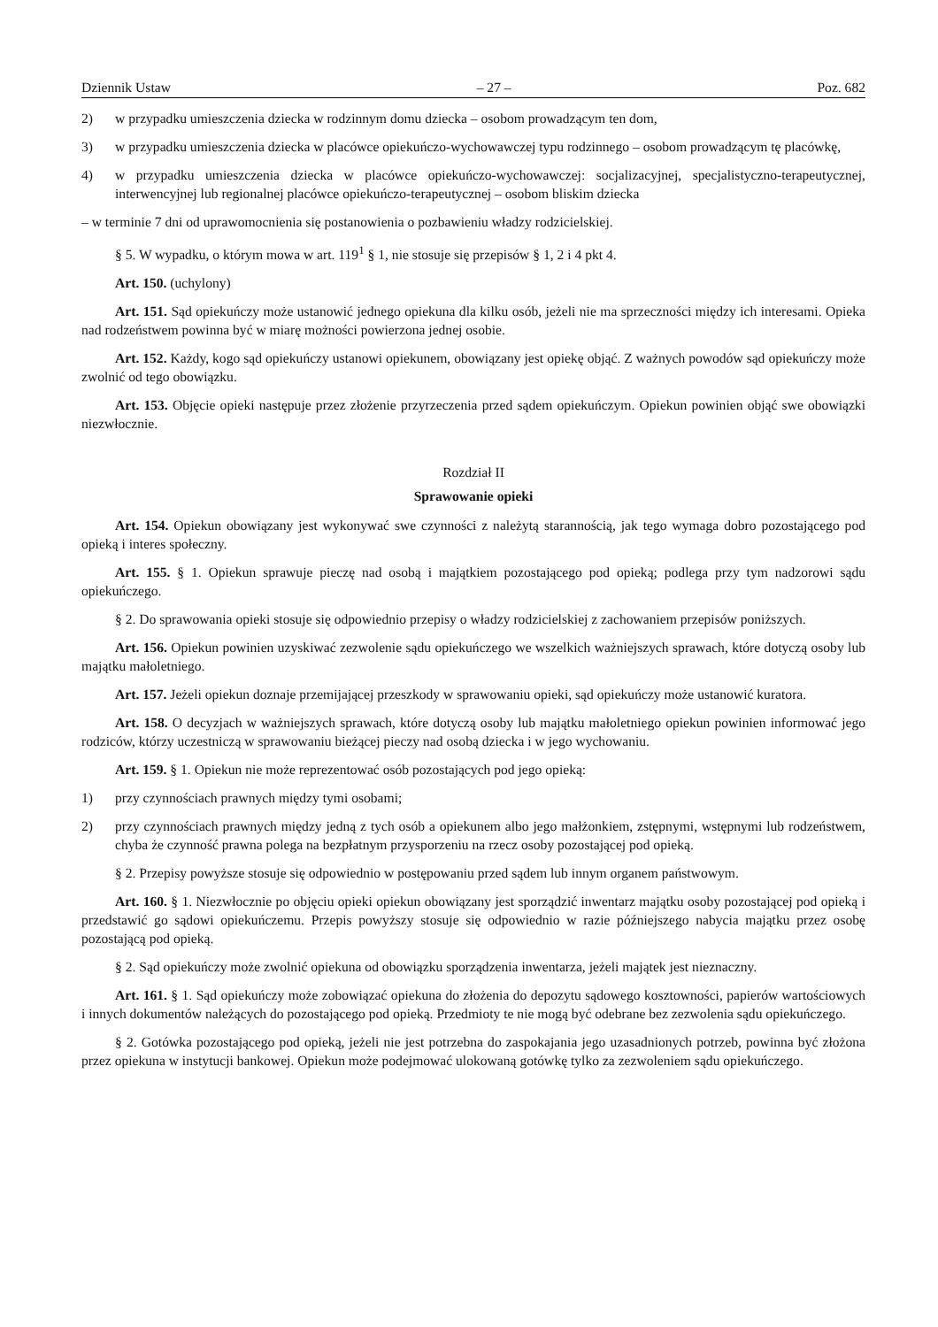Dziennik Ustaw – 27 – Poz. 682
2) w przypadku umieszczenia dziecka w rodzinnym domu dziecka – osobom prowadzącym ten dom,
3) w przypadku umieszczenia dziecka w placówce opiekuńczo-wychowawczej typu rodzinnego – osobom prowadzącym tę placówkę,
4) w przypadku umieszczenia dziecka w placówce opiekuńczo-wychowawczej: socjalizacyjnej, specjalistyczno-terapeutycznej, interwencyjnej lub regionalnej placówce opiekuńczo-terapeutycznej – osobom bliskim dziecka
– w terminie 7 dni od uprawomocnienia się postanowienia o pozbawieniu władzy rodzicielskiej.
§ 5. W wypadku, o którym mowa w art. 119<sup>1</sup> § 1, nie stosuje się przepisów § 1, 2 i 4 pkt 4.
Art. 150. (uchylony)
Art. 151. Sąd opiekuńczy może ustanowić jednego opiekuna dla kilku osób, jeżeli nie ma sprzeczności między ich interesami. Opieka nad rodzeństwem powinna być w miarę możności powierzona jednej osobie.
Art. 152. Każdy, kogo sąd opiekuńczy ustanowi opiekunem, obowiązany jest opiekę objąć. Z ważnych powodów sąd opiekuńczy może zwolnić od tego obowiązku.
Art. 153. Objęcie opieki następuje przez złożenie przyrzeczenia przed sądem opiekuńczym. Opiekun powinien objąć swe obowiązki niezwłocznie.
Rozdział II
Sprawowanie opieki
Art. 154. Opiekun obowiązany jest wykonywać swe czynności z należytą starannością, jak tego wymaga dobro pozostającego pod opieką i interes społeczny.
Art. 155. § 1. Opiekun sprawuje pieczę nad osobą i majątkiem pozostającego pod opieką; podlega przy tym nadzorowi sądu opiekuńczego.
§ 2. Do sprawowania opieki stosuje się odpowiednio przepisy o władzy rodzicielskiej z zachowaniem przepisów poniższych.
Art. 156. Opiekun powinien uzyskiwać zezwolenie sądu opiekuńczego we wszelkich ważniejszych sprawach, które dotyczą osoby lub majątku małoletniego.
Art. 157. Jeżeli opiekun doznaje przemijającej przeszkody w sprawowaniu opieki, sąd opiekuńczy może ustanowić kuratora.
Art. 158. O decyzjach w ważniejszych sprawach, które dotyczą osoby lub majątku małoletniego opiekun powinien informować jego rodziców, którzy uczestniczą w sprawowaniu bieżącej pieczy nad osobą dziecka i w jego wychowaniu.
Art. 159. § 1. Opiekun nie może reprezentować osób pozostających pod jego opieką:
1) przy czynnościach prawnych między tymi osobami;
2) przy czynnościach prawnych między jedną z tych osób a opiekunem albo jego małżonkiem, zstępnymi, wstępnymi lub rodzeństwem, chyba że czynność prawna polega na bezpłatnym przysporzeniu na rzecz osoby pozostającej pod opieką.
§ 2. Przepisy powyższe stosuje się odpowiednio w postępowaniu przed sądem lub innym organem państwowym.
Art. 160. § 1. Niezwłocznie po objęciu opieki opiekun obowiązany jest sporządzić inwentarz majątku osoby pozostającej pod opieką i przedstawić go sądowi opiekuńczemu. Przepis powyższy stosuje się odpowiednio w razie późniejszego nabycia majątku przez osobę pozostającą pod opieką.
§ 2. Sąd opiekuńczy może zwolnić opiekuna od obowiązku sporządzenia inwentarza, jeżeli majątek jest nieznaczny.
Art. 161. § 1. Sąd opiekuńczy może zobowiązać opiekuna do złożenia do depozytu sądowego kosztowności, papierów wartościowych i innych dokumentów należących do pozostającego pod opieką. Przedmioty te nie mogą być odebrane bez zezwolenia sądu opiekuńczego.
§ 2. Gotówka pozostającego pod opieką, jeżeli nie jest potrzebna do zaspokajania jego uzasadnionych potrzeb, powinna być złożona przez opiekuna w instytucji bankowej. Opiekun może podejmować ulokowaną gotówkę tylko za zezwoleniem sądu opiekuńczego.